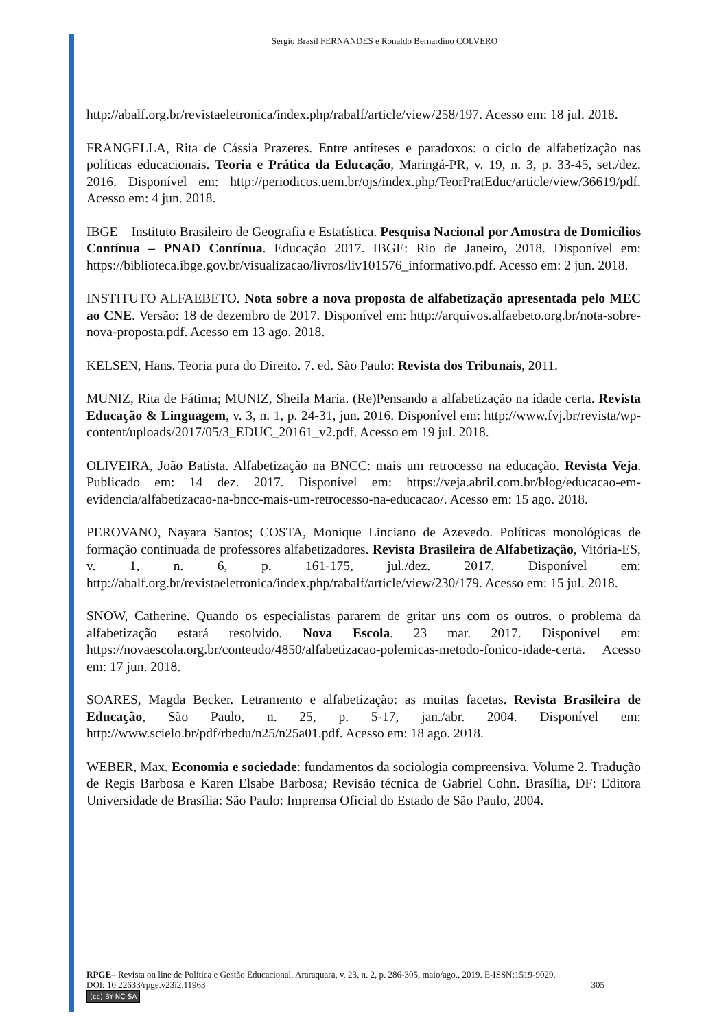Sergio Brasil FERNANDES e Ronaldo Bernardino COLVERO
http://abalf.org.br/revistaeletronica/index.php/rabalf/article/view/258/197. Acesso em: 18 jul. 2018.
FRANGELLA, Rita de Cássia Prazeres. Entre antíteses e paradoxos: o ciclo de alfabetização nas políticas educacionais. Teoria e Prática da Educação, Maringá-PR, v. 19, n. 3, p. 33-45, set./dez. 2016. Disponível em: http://periodicos.uem.br/ojs/index.php/TeorPratEduc/article/view/36619/pdf. Acesso em: 4 jun. 2018.
IBGE – Instituto Brasileiro de Geografia e Estatística. Pesquisa Nacional por Amostra de Domicílios Contínua – PNAD Contínua. Educação 2017. IBGE: Rio de Janeiro, 2018. Disponível em: https://biblioteca.ibge.gov.br/visualizacao/livros/liv101576_informativo.pdf. Acesso em: 2 jun. 2018.
INSTITUTO ALFAEBETO. Nota sobre a nova proposta de alfabetização apresentada pelo MEC ao CNE. Versão: 18 de dezembro de 2017. Disponível em: http://arquivos.alfaebeto.org.br/nota-sobre-nova-proposta.pdf. Acesso em 13 ago. 2018.
KELSEN, Hans. Teoria pura do Direito. 7. ed. São Paulo: Revista dos Tribunais, 2011.
MUNIZ, Rita de Fátima; MUNIZ, Sheila Maria. (Re)Pensando a alfabetização na idade certa. Revista Educação & Linguagem, v. 3, n. 1, p. 24-31, jun. 2016. Disponível em: http://www.fvj.br/revista/wp-content/uploads/2017/05/3_EDUC_20161_v2.pdf. Acesso em 19 jul. 2018.
OLIVEIRA, João Batista. Alfabetização na BNCC: mais um retrocesso na educação. Revista Veja. Publicado em: 14 dez. 2017. Disponível em: https://veja.abril.com.br/blog/educacao-em-evidencia/alfabetizacao-na-bncc-mais-um-retrocesso-na-educacao/. Acesso em: 15 ago. 2018.
PEROVANO, Nayara Santos; COSTA, Monique Linciano de Azevedo. Políticas monológicas de formação continuada de professores alfabetizadores. Revista Brasileira de Alfabetização, Vitória-ES, v. 1, n. 6, p. 161-175, jul./dez. 2017. Disponível em: http://abalf.org.br/revistaeletronica/index.php/rabalf/article/view/230/179. Acesso em: 15 jul. 2018.
SNOW, Catherine. Quando os especialistas pararem de gritar uns com os outros, o problema da alfabetização estará resolvido. Nova Escola. 23 mar. 2017. Disponível em: https://novaescola.org.br/conteudo/4850/alfabetizacao-polemicas-metodo-fonico-idade-certa. Acesso em: 17 jun. 2018.
SOARES, Magda Becker. Letramento e alfabetização: as muitas facetas. Revista Brasileira de Educação, São Paulo, n. 25, p. 5-17, jan./abr. 2004. Disponível em: http://www.scielo.br/pdf/rbedu/n25/n25a01.pdf. Acesso em: 18 ago. 2018.
WEBER, Max. Economia e sociedade: fundamentos da sociologia compreensiva. Volume 2. Tradução de Regis Barbosa e Karen Elsabe Barbosa; Revisão técnica de Gabriel Cohn. Brasília, DF: Editora Universidade de Brasília: São Paulo: Imprensa Oficial do Estado de São Paulo, 2004.
RPGE– Revista on line de Política e Gestão Educacional, Araraquara, v. 23, n. 2, p. 286-305, maio/ago., 2019. E-ISSN:1519-9029.
DOI: 10.22633/rpge.v23i2.11963 305
(cc) BY-NC-SA